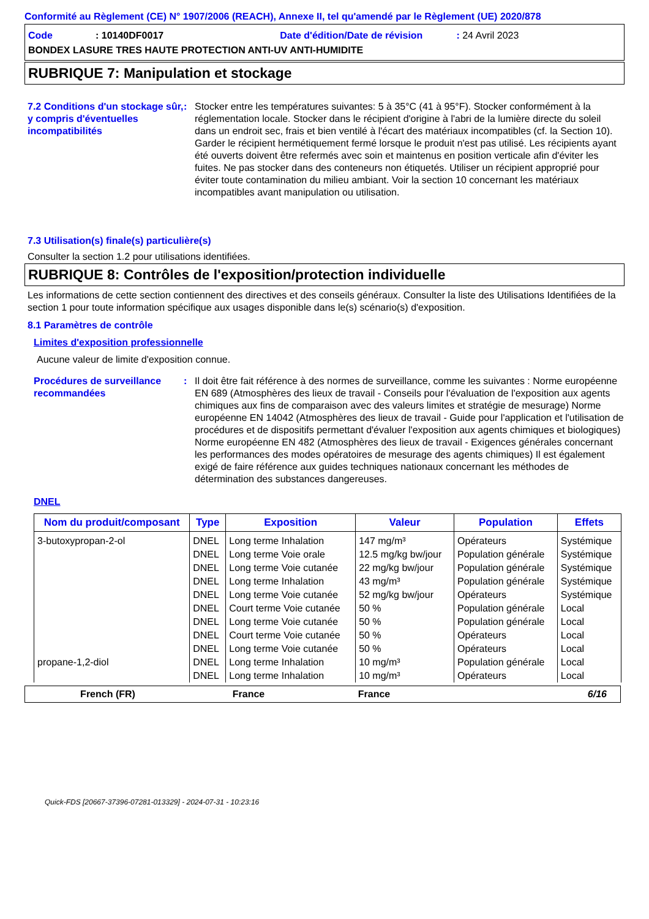Conformité au Règlement (CE) N° 1907/2006 (REACH), Annexe II, tel qu'amendé par le Règlement (UE) 2020/878
Code : 10140DF0017 Date d'édition/Date de révision : 24 Avril 2023
BONDEX LASURE TRES HAUTE PROTECTION ANTI-UV ANTI-HUMIDITE
RUBRIQUE 7: Manipulation et stockage
7.2 Conditions d'un stockage sûr, y compris d'éventuelles incompatibilités
: Stocker entre les températures suivantes: 5 à 35°C (41 à 95°F). Stocker conformément à la réglementation locale. Stocker dans le récipient d'origine à l'abri de la lumière directe du soleil dans un endroit sec, frais et bien ventilé à l'écart des matériaux incompatibles (cf. la Section 10). Garder le récipient hermétiquement fermé lorsque le produit n'est pas utilisé. Les récipients ayant été ouverts doivent être refermés avec soin et maintenus en position verticale afin d'éviter les fuites. Ne pas stocker dans des conteneurs non étiquetés. Utiliser un récipient approprié pour éviter toute contamination du milieu ambiant. Voir la section 10 concernant les matériaux incompatibles avant manipulation ou utilisation.
7.3 Utilisation(s) finale(s) particulière(s)
Consulter la section 1.2 pour utilisations identifiées.
RUBRIQUE 8: Contrôles de l'exposition/protection individuelle
Les informations de cette section contiennent des directives et des conseils généraux. Consulter la liste des Utilisations Identifiées de la section 1 pour toute information spécifique aux usages disponible dans le(s) scénario(s) d'exposition.
8.1 Paramètres de contrôle
Limites d'exposition professionnelle
Aucune valeur de limite d'exposition connue.
Procédures de surveillance recommandées
: Il doit être fait référence à des normes de surveillance, comme les suivantes : Norme européenne EN 689 (Atmosphères des lieux de travail - Conseils pour l'évaluation de l'exposition aux agents chimiques aux fins de comparaison avec des valeurs limites et stratégie de mesurage) Norme européenne EN 14042 (Atmosphères des lieux de travail - Guide pour l'application et l'utilisation de procédures et de dispositifs permettant d'évaluer l'exposition aux agents chimiques et biologiques) Norme européenne EN 482 (Atmosphères des lieux de travail - Exigences générales concernant les performances des modes opératoires de mesurage des agents chimiques) Il est également exigé de faire référence aux guides techniques nationaux concernant les méthodes de détermination des substances dangereuses.
DNEL
| Nom du produit/composant | Type | Exposition | Valeur | Population | Effets |
| --- | --- | --- | --- | --- | --- |
| 3-butoxypropan-2-ol | DNEL | Long terme Inhalation | 147 mg/m³ | Opérateurs | Systémique |
| | DNEL | Long terme Voie orale | 12.5 mg/kg bw/jour | Population générale | Systémique |
| | DNEL | Long terme Voie cutanée | 22 mg/kg bw/jour | Population générale | Systémique |
| | DNEL | Long terme Inhalation | 43 mg/m³ | Population générale | Systémique |
| | DNEL | Long terme Voie cutanée | 52 mg/kg bw/jour | Opérateurs | Systémique |
| | DNEL | Court terme Voie cutanée | 50 % | Population générale | Local |
| | DNEL | Long terme Voie cutanée | 50 % | Population générale | Local |
| | DNEL | Court terme Voie cutanée | 50 % | Opérateurs | Local |
| | DNEL | Long terme Voie cutanée | 50 % | Opérateurs | Local |
| propane-1,2-diol | DNEL | Long terme Inhalation | 10 mg/m³ | Population générale | Local |
| | DNEL | Long terme Inhalation | 10 mg/m³ | Opérateurs | Local |
French (FR) France France 6/16
Quick-FDS [20667-37396-07281-013329] - 2024-07-31 - 10:23:16